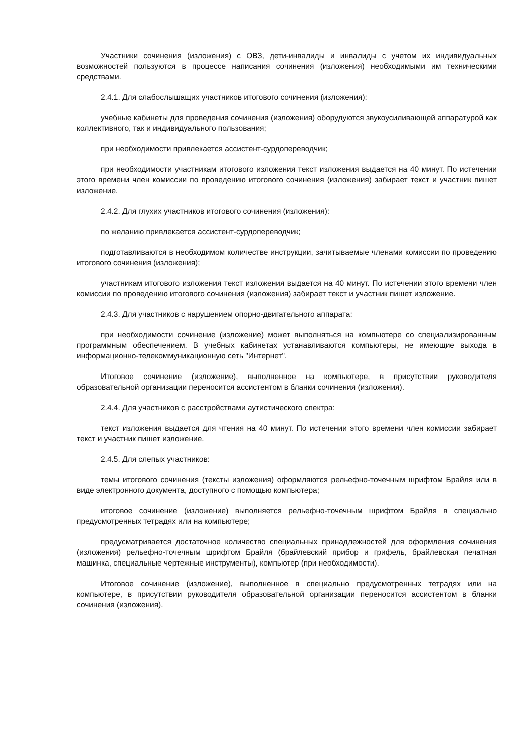Участники сочинения (изложения) с ОВЗ, дети-инвалиды и инвалиды с учетом их индивидуальных возможностей пользуются в процессе написания сочинения (изложения) необходимыми им техническими средствами.
2.4.1. Для слабослышащих участников итогового сочинения (изложения):
учебные кабинеты для проведения сочинения (изложения) оборудуются звукоусиливающей аппаратурой как коллективного, так и индивидуального пользования;
при необходимости привлекается ассистент-сурдопереводчик;
при необходимости участникам итогового изложения текст изложения выдается на 40 минут. По истечении этого времени член комиссии по проведению итогового сочинения (изложения) забирает текст и участник пишет изложение.
2.4.2. Для глухих участников итогового сочинения (изложения):
по желанию привлекается ассистент-сурдопереводчик;
подготавливаются в необходимом количестве инструкции, зачитываемые членами комиссии по проведению итогового сочинения (изложения);
участникам итогового изложения текст изложения выдается на 40 минут. По истечении этого времени член комиссии по проведению итогового сочинения (изложения) забирает текст и участник пишет изложение.
2.4.3. Для участников с нарушением опорно-двигательного аппарата:
при необходимости сочинение (изложение) может выполняться на компьютере со специализированным программным обеспечением. В учебных кабинетах устанавливаются компьютеры, не имеющие выхода в информационно-телекоммуникационную сеть "Интернет".
Итоговое сочинение (изложение), выполненное на компьютере, в присутствии руководителя образовательной организации переносится ассистентом в бланки сочинения (изложения).
2.4.4. Для участников с расстройствами аутистического спектра:
текст изложения выдается для чтения на 40 минут. По истечении этого времени член комиссии забирает текст и участник пишет изложение.
2.4.5. Для слепых участников:
темы итогового сочинения (тексты изложения) оформляются рельефно-точечным шрифтом Брайля или в виде электронного документа, доступного с помощью компьютера;
итоговое сочинение (изложение) выполняется рельефно-точечным шрифтом Брайля в специально предусмотренных тетрадях или на компьютере;
предусматривается достаточное количество специальных принадлежностей для оформления сочинения (изложения) рельефно-точечным шрифтом Брайля (брайлевский прибор и грифель, брайлевская печатная машинка, специальные чертежные инструменты), компьютер (при необходимости).
Итоговое сочинение (изложение), выполненное в специально предусмотренных тетрадях или на компьютере, в присутствии руководителя образовательной организации переносится ассистентом в бланки сочинения (изложения).